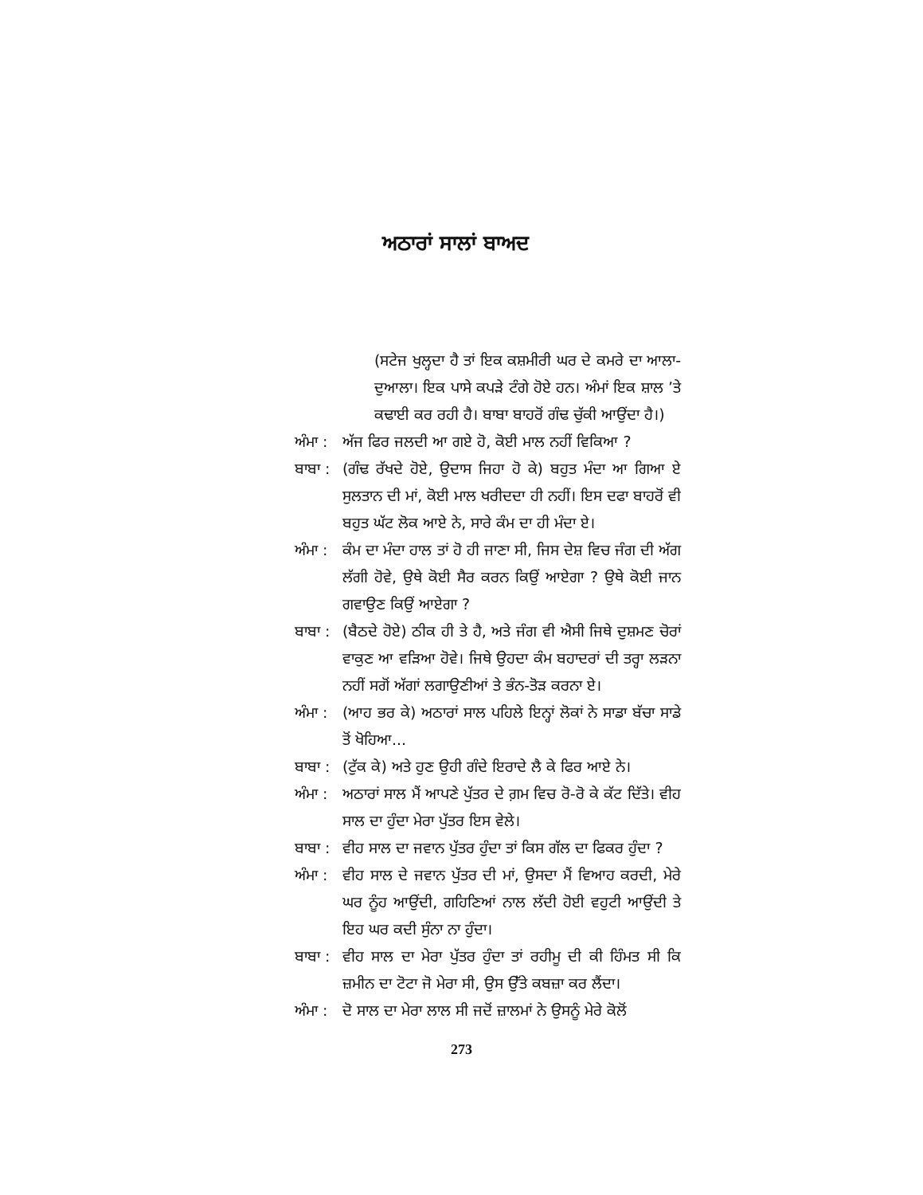ਅਠਾਰਾਂ ਸਾਲਾਂ ਬਾਅਦ
(ਸਟੇਜ ਖੁਲ੍ਹਦਾ ਹੈ ਤਾਂ ਇਕ ਕਸ਼ਮੀਰੀ ਘਰ ਦੇ ਕਮਰੇ ਦਾ ਆਲਾ-ਦੁਆਲਾ। ਇਕ ਪਾਸੇ ਕਪੜੇ ਟੰਗੇ ਹੋਏ ਹਨ। ਅੰਮਾਂ ਇਕ ਸ਼ਾਲ ’ਤੇ ਕਢਾਈ ਕਰ ਰਹੀ ਹੈ। ਬਾਬਾ ਬਾਹਰੋਂ ਗੰਢ ਚੁੱਕੀ ਆਉਂਦਾ ਹੈ।)
ਅੰਮਾ :
ਅੱਜ ਫਿਰ ਜਲਦੀ ਆ ਗਏ ਹੋ, ਕੋਈ ਮਾਲ ਨਹੀਂ ਵਿਕਿਆ ?
ਬਾਬਾ :
(ਗੰਢ ਰੱਖਦੇ ਹੋਏ, ਉਦਾਸ ਜਿਹਾ ਹੋ ਕੇ) ਬਹੁਤ ਮੰਦਾ ਆ ਗਿਆ ਏ ਸੁਲਤਾਨ ਦੀ ਮਾਂ, ਕੋਈ ਮਾਲ ਖਰੀਦਦਾ ਹੀ ਨਹੀਂ। ਇਸ ਦਫਾ ਬਾਹਰੋਂ ਵੀ ਬਹੁਤ ਘੱਟ ਲੋਕ ਆਏ ਨੇ, ਸਾਰੇ ਕੰਮ ਦਾ ਹੀ ਮੰਦਾ ਏ।
ਅੰਮਾ :
ਕੰਮ ਦਾ ਮੰਦਾ ਹਾਲ ਤਾਂ ਹੋ ਹੀ ਜਾਣਾ ਸੀ, ਜਿਸ ਦੇਸ਼ ਵਿਚ ਜੰਗ ਦੀ ਅੱਗ ਲੱਗੀ ਹੋਵੇ, ਉਥੇ ਕੋਈ ਸੈਰ ਕਰਨ ਕਿਉਂ ਆਏਗਾ ? ਉਥੇ ਕੋਈ ਜਾਨ ਗਵਾਉਣ ਕਿਉਂ ਆਏਗਾ ?
ਬਾਬਾ :
(ਬੈਠਦੇ ਹੋਏ) ਠੀਕ ਹੀ ਤੇ ਹੈ, ਅਤੇ ਜੰਗ ਵੀ ਐਸੀ ਜਿਥੇ ਦੁਸ਼ਮਣ ਚੋਰਾਂ ਵਾਕੁਣ ਆ ਵੜਿਆ ਹੋਵੇ। ਜਿਥੇ ਉਹਦਾ ਕੰਮ ਬਹਾਦਰਾਂ ਦੀ ਤਰ੍ਹਾ ਲੜਨਾ ਨਹੀਂ ਸਗੋਂ ਅੱਗਾਂ ਲਗਾਉਣੀਆਂ ਤੇ ਭੰਨ-ਤੋੜ ਕਰਨਾ ਏ।
ਅੰਮਾ :
(ਆਹ ਭਰ ਕੇ) ਅਠਾਰਾਂ ਸਾਲ ਪਹਿਲੇ ਇਨ੍ਹਾਂ ਲੋਕਾਂ ਨੇ ਸਾਡਾ ਬੱਚਾ ਸਾਡੇ ਤੋਂ ਖੋਹਿਆ...
ਬਾਬਾ :
(ਟੁੱਕ ਕੇ) ਅਤੇ ਹੁਣ ਉਹੀ ਗੰਦੇ ਇਰਾਦੇ ਲੈ ਕੇ ਫਿਰ ਆਏ ਨੇ।
ਅੰਮਾ :
ਅਠਾਰਾਂ ਸਾਲ ਮੈਂ ਆਪਣੇ ਪੁੱਤਰ ਦੇ ਗ਼ਮ ਵਿਚ ਰੋ-ਰੋ ਕੇ ਕੱਟ ਦਿੱਤੇ। ਵੀਹ ਸਾਲ ਦਾ ਹੁੰਦਾ ਮੇਰਾ ਪੁੱਤਰ ਇਸ ਵੇਲੇ।
ਬਾਬਾ :
ਵੀਹ ਸਾਲ ਦਾ ਜਵਾਨ ਪੁੱਤਰ ਹੁੰਦਾ ਤਾਂ ਕਿਸ ਗੱਲ ਦਾ ਫਿਕਰ ਹੁੰਦਾ ?
ਅੰਮਾ :
ਵੀਹ ਸਾਲ ਦੇ ਜਵਾਨ ਪੁੱਤਰ ਦੀ ਮਾਂ, ਉਸਦਾ ਮੈਂ ਵਿਆਹ ਕਰਦੀ, ਮੇਰੇ ਘਰ ਨੂੰਹ ਆਉਂਦੀ, ਗਹਿਣਿਆਂ ਨਾਲ ਲੱਦੀ ਹੋਈ ਵਹੁਟੀ ਆਉਂਦੀ ਤੇ ਇਹ ਘਰ ਕਦੀ ਸੁੰਨਾ ਨਾ ਹੁੰਦਾ।
ਬਾਬਾ :
ਵੀਹ ਸਾਲ ਦਾ ਮੇਰਾ ਪੁੱਤਰ ਹੁੰਦਾ ਤਾਂ ਰਹੀਮੂ ਦੀ ਕੀ ਹਿੰਮਤ ਸੀ ਕਿ ਜ਼ਮੀਨ ਦਾ ਟੋਟਾ ਜੋ ਮੇਰਾ ਸੀ, ਉਸ ਉੱਤੇ ਕਬਜ਼ਾ ਕਰ ਲੈਂਦਾ।
ਅੰਮਾ :
ਦੋ ਸਾਲ ਦਾ ਮੇਰਾ ਲਾਲ ਸੀ ਜਦੋਂ ਜ਼ਾਲਮਾਂ ਨੇ ਉਸਨੂੰ ਮੇਰੇ ਕੋਲੋਂ
273